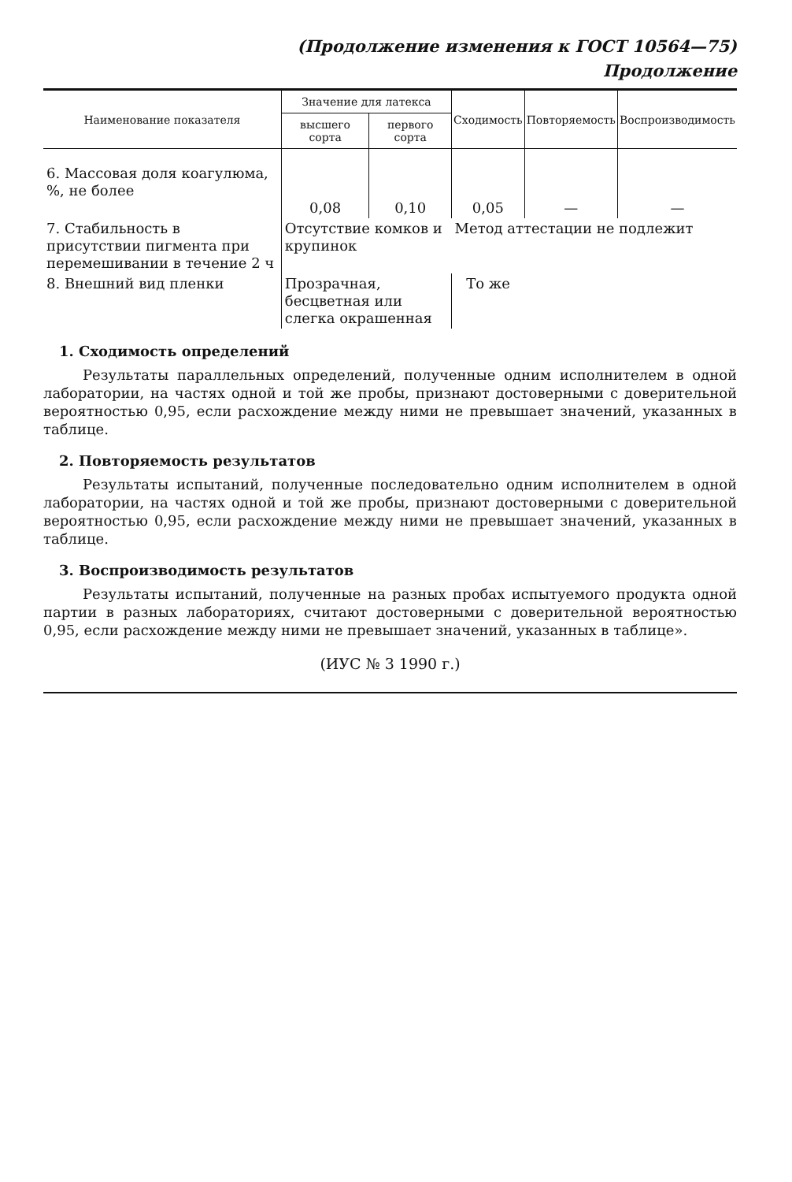(Продолжение изменения к ГОСТ 10564—75)
Продолжение
| Наименование показателя | Значение для латекса | | Сходимость | Повторяемость | Воспроизводимость |
| --- | --- | --- | --- | --- | --- |
| | высшего сорта | первого сорта | | | |
| 6. Массовая доля коагулюма, %, не более | 0,08 | 0,10 | 0,05 | — | — |
| 7. Стабильность в присутствии пигмента при перемешивании в течение 2 ч | Отсутствие комков и крупинок | | Метод аттестации не подлежит | | |
| 8. Внешний вид пленки | Прозрачная, бесцветная или слегка окрашенная | | То же | | |
1. Сходимость определений
Результаты параллельных определений, полученные одним исполнителем в одной лаборатории, на частях одной и той же пробы, признают достоверными с доверительной вероятностью 0,95, если расхождение между ними не превышает значений, указанных в таблице.
2. Повторяемость результатов
Результаты испытаний, полученные последовательно одним исполнителем в одной лаборатории, на частях одной и той же пробы, признают достоверными с доверительной вероятностью 0,95, если расхождение между ними не превышает значений, указанных в таблице.
3. Воспроизводимость результатов
Результаты испытаний, полученные на разных пробах испытуемого продукта одной партии в разных лабораториях, считают достоверными с доверительной вероятностью 0,95, если расхождение между ними не превышает значений, указанных в таблице».
(ИУС № 3 1990 г.)